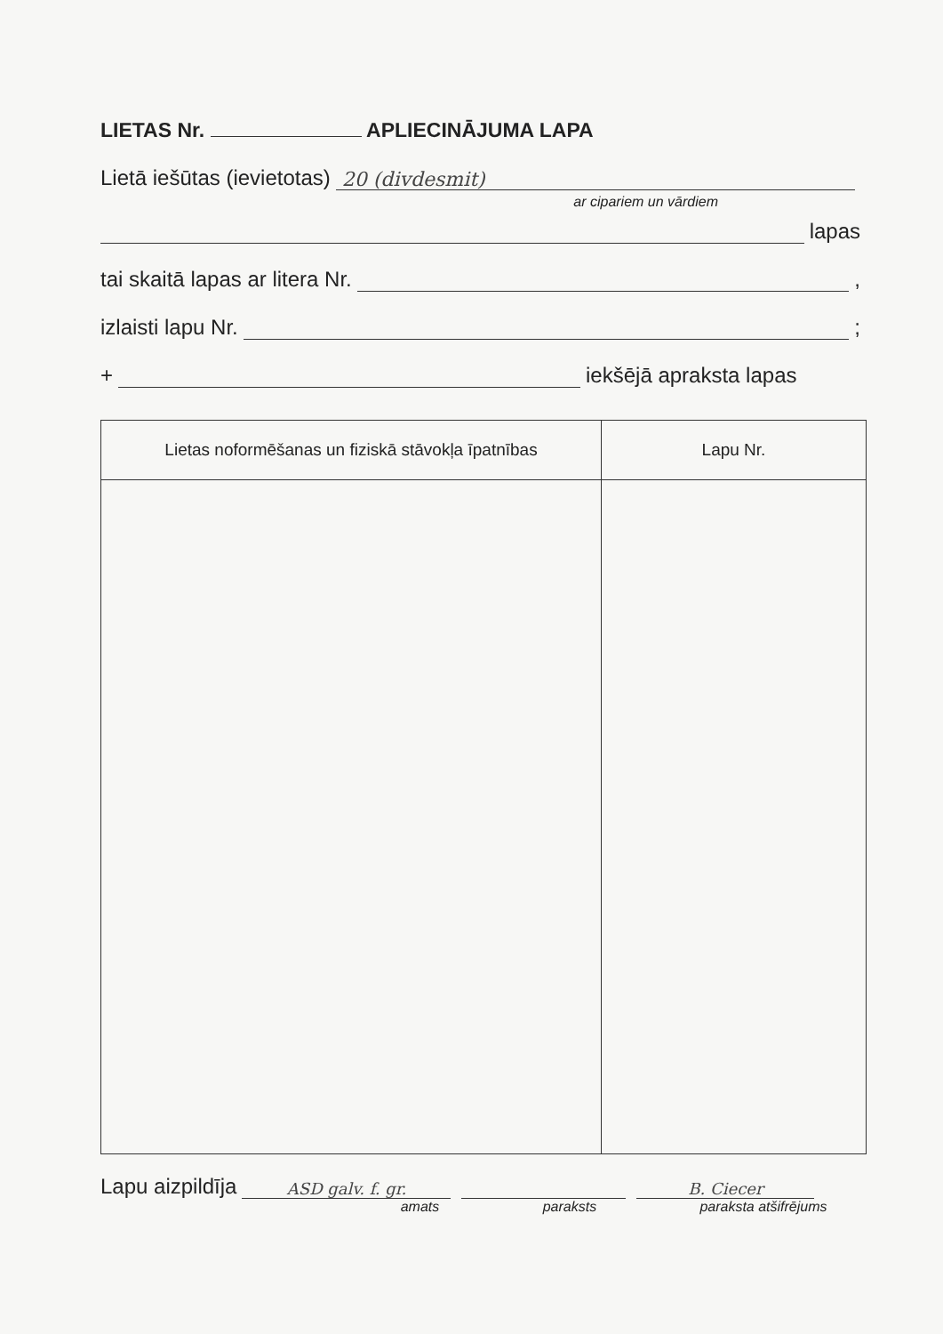LIETAS Nr. APLIECINĀJUMA LAPA
Lietā iešūtas (ievietotas) 20 (divdesmit)
ar cipariem un vārdiem
lapas
tai skaitā lapas ar litera Nr. ,
izlaisti lapu Nr. ;
+ iekšējā apraksta lapas
| Lietas noformēšanas un fiziskā stāvokļa īpatnības | Lapu Nr. |
| --- | --- |
Lapu aizpildīja ASD galv. f. gr. B. Ciecer
amats paraksts paraksta atšifrējums